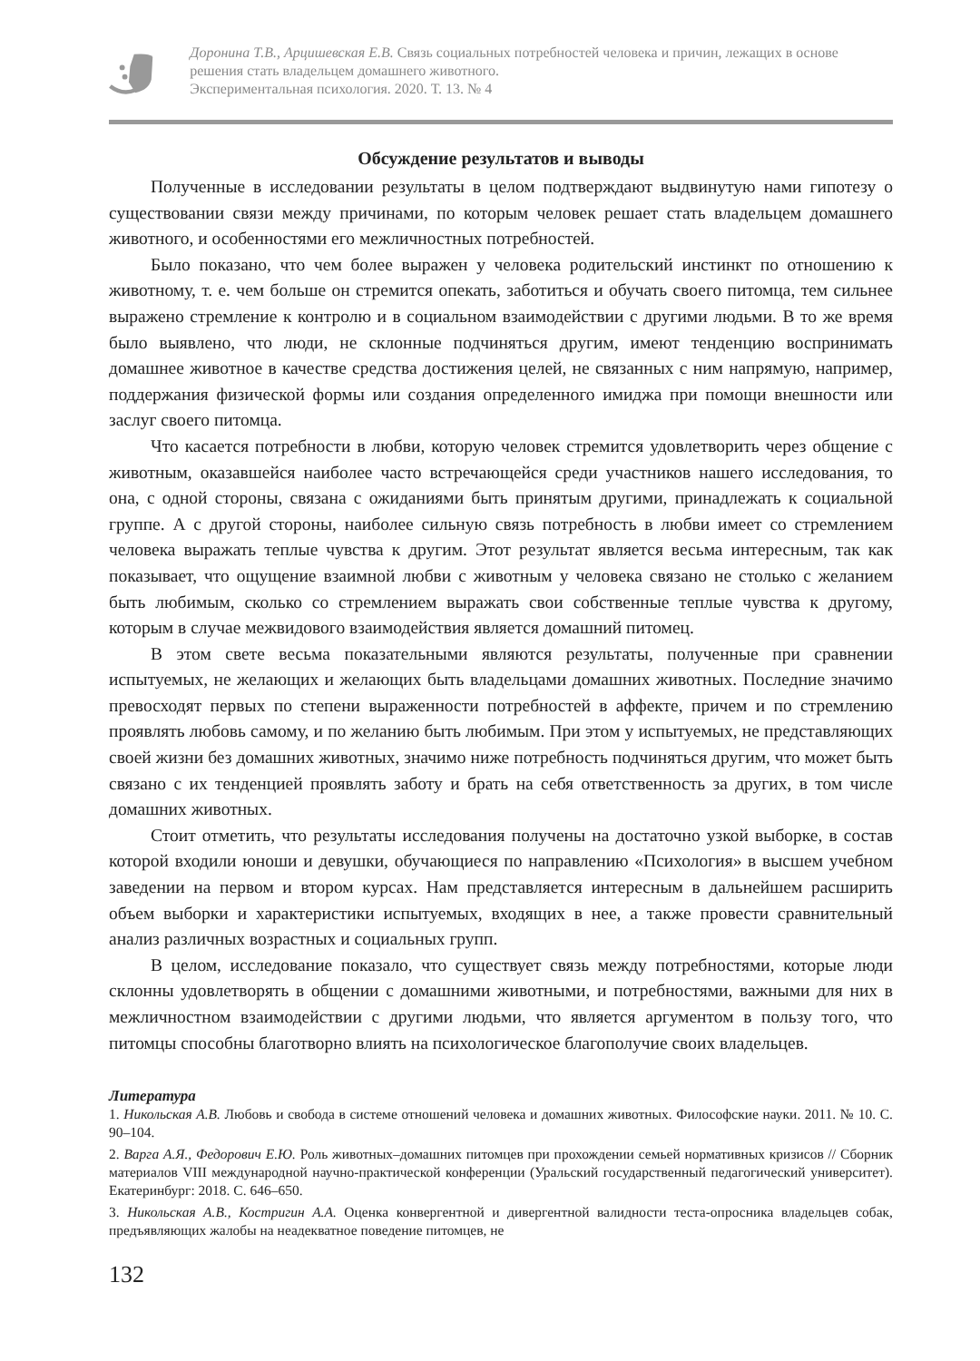Доронина Т.В., Арцишевская Е.В. Связь социальных потребностей человека и причин, лежащих в основе решения стать владельцем домашнего животного.
Экспериментальная психология. 2020. Т. 13. № 4
Обсуждение результатов и выводы
Полученные в исследовании результаты в целом подтверждают выдвинутую нами гипотезу о существовании связи между причинами, по которым человек решает стать владельцем домашнего животного, и особенностями его межличностных потребностей.
Было показано, что чем более выражен у человека родительский инстинкт по отношению к животному, т. е. чем больше он стремится опекать, заботиться и обучать своего питомца, тем сильнее выражено стремление к контролю и в социальном взаимодействии с другими людьми. В то же время было выявлено, что люди, не склонные подчиняться другим, имеют тенденцию воспринимать домашнее животное в качестве средства достижения целей, не связанных с ним напрямую, например, поддержания физической формы или создания определенного имиджа при помощи внешности или заслуг своего питомца.
Что касается потребности в любви, которую человек стремится удовлетворить через общение с животным, оказавшейся наиболее часто встречающейся среди участников нашего исследования, то она, с одной стороны, связана с ожиданиями быть принятым другими, принадлежать к социальной группе. А с другой стороны, наиболее сильную связь потребность в любви имеет со стремлением человека выражать теплые чувства к другим. Этот результат является весьма интересным, так как показывает, что ощущение взаимной любви с животным у человека связано не столько с желанием быть любимым, сколько со стремлением выражать свои собственные теплые чувства к другому, которым в случае межвидового взаимодействия является домашний питомец.
В этом свете весьма показательными являются результаты, полученные при сравнении испытуемых, не желающих и желающих быть владельцами домашних животных. Последние значимо превосходят первых по степени выраженности потребностей в аффекте, причем и по стремлению проявлять любовь самому, и по желанию быть любимым. При этом у испытуемых, не представляющих своей жизни без домашних животных, значимо ниже потребность подчиняться другим, что может быть связано с их тенденцией проявлять заботу и брать на себя ответственность за других, в том числе домашних животных.
Стоит отметить, что результаты исследования получены на достаточно узкой выборке, в состав которой входили юноши и девушки, обучающиеся по направлению «Психология» в высшем учебном заведении на первом и втором курсах. Нам представляется интересным в дальнейшем расширить объем выборки и характеристики испытуемых, входящих в нее, а также провести сравнительный анализ различных возрастных и социальных групп.
В целом, исследование показало, что существует связь между потребностями, которые люди склонны удовлетворять в общении с домашними животными, и потребностями, важными для них в межличностном взаимодействии с другими людьми, что является аргументом в пользу того, что питомцы способны благотворно влиять на психологическое благополучие своих владельцев.
Литература
1. Никольская А.В. Любовь и свобода в системе отношений человека и домашних животных. Философские науки. 2011. № 10. С. 90–104.
2. Варга А.Я., Федорович Е.Ю. Роль животных–домашних питомцев при прохождении семьей нормативных кризисов // Сборник материалов VIII международной научно-практической конференции (Уральский государственный педагогический университет). Екатеринбург: 2018. С. 646–650.
3. Никольская А.В., Костригин А.А. Оценка конвергентной и дивергентной валидности теста-опросника владельцев собак, предъявляющих жалобы на неадекватное поведение питомцев, не
132